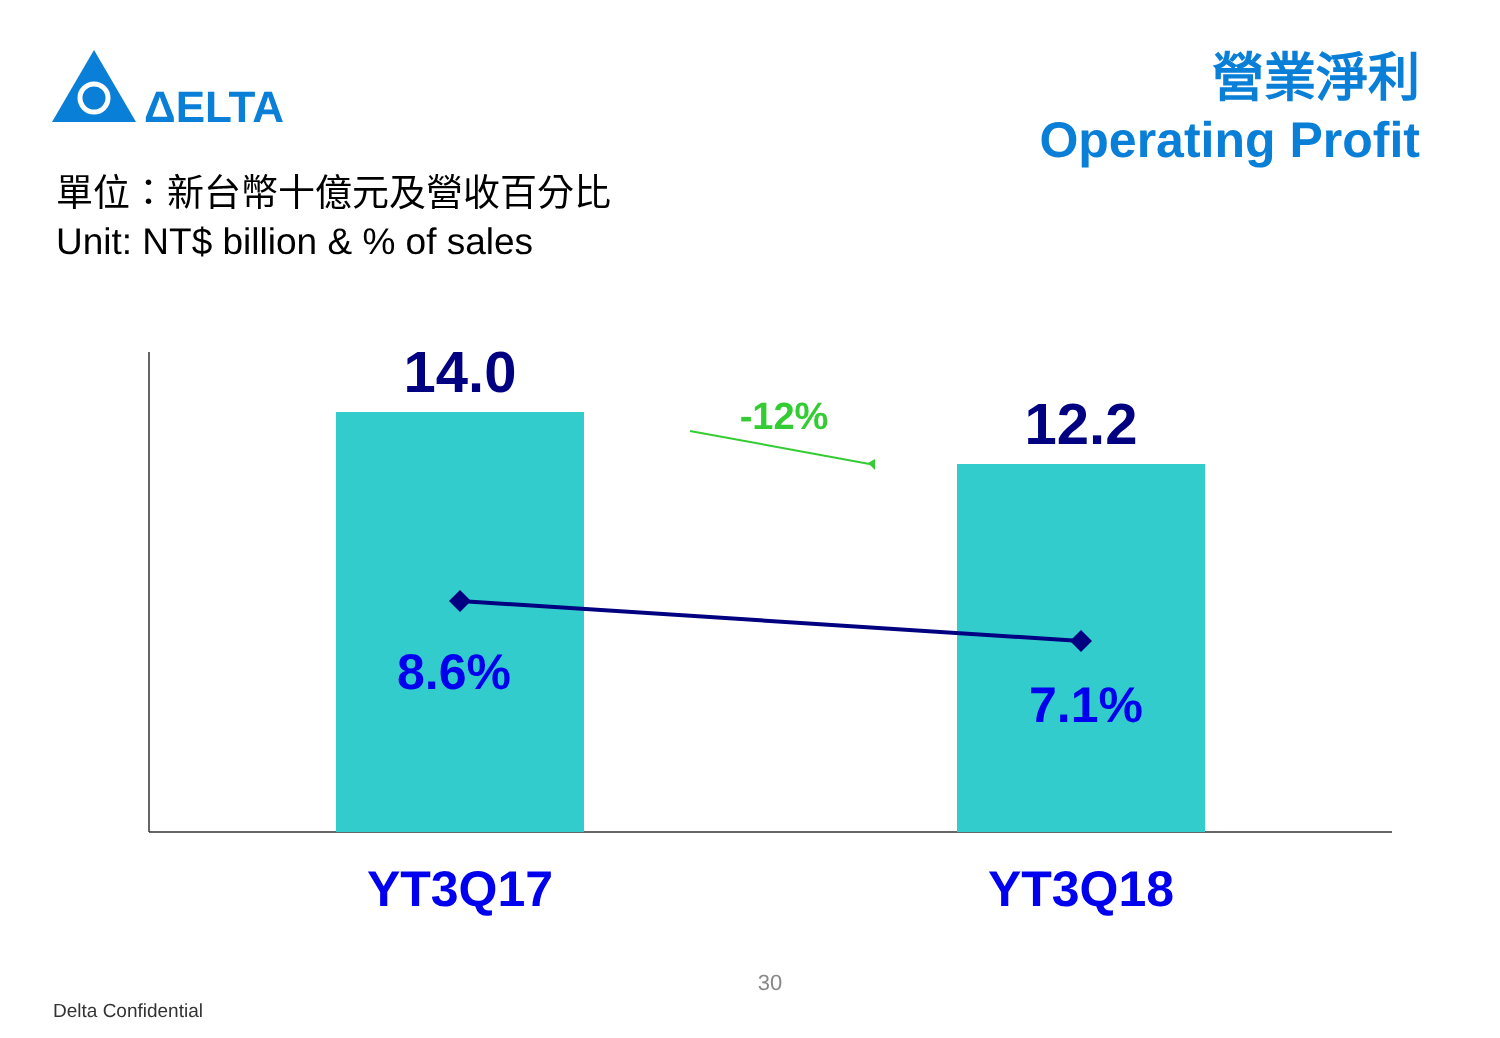ΔELTA
營業淨利
Operating Profit
單位：新台幣十億元及營收百分比
Unit: NT$ billion & % of sales
14.0
12.2
-12%
8.6%
7.1%
YT3Q17 YT3Q18
30
Delta Confidential